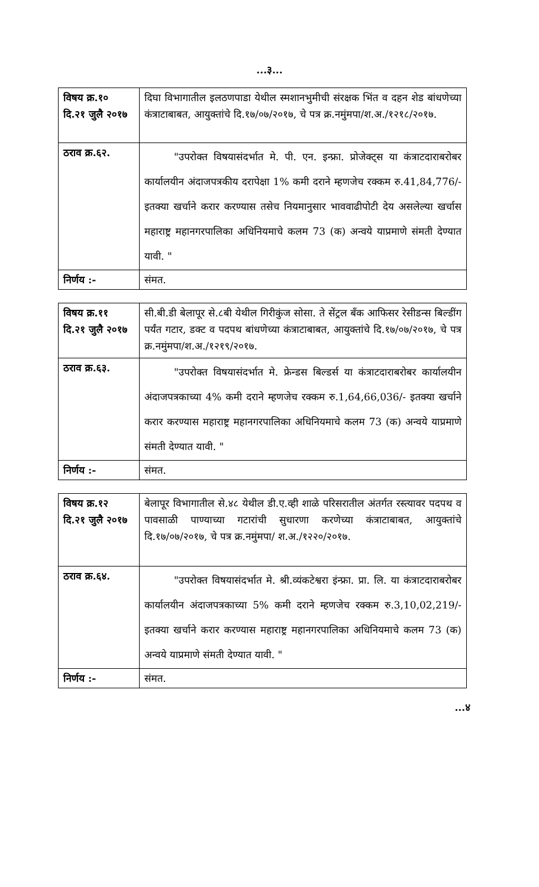...३...
| विषय क्र.१० दि.२१ जुलै २०१७ | दिघा विभागातील इलठणपाडा येथील स्मशानभुमीची संरक्षक भिंत व दहन शेड बांधणेच्या कंत्राटाबाबत, आयुक्तांचे दि.१७/०७/२०१७, चे पत्र क्र.नमुंमपा/श.अ./१२१८/२०१७. |
| ठराव क्र.६२. | "उपरोक्त विषयासंदर्भात मे. पी. एन. इन्फ्रा. प्रोजेक्ट्स या कंत्राटदाराबरोबर कार्यालयीन अंदाजपत्रकीय दरापेक्षा 1% कमी दराने म्हणजेच रक्कम रु.41,84,776/- इतक्या खर्चाने करार करण्यास तसेच नियमानुसार भाववाढीपोटी देय असलेल्या खर्चास महाराष्ट्र महानगरपालिका अधिनियमाचे कलम 73 (क) अन्वये याप्रमाणे संमती देण्यात यावी. " |
| निर्णय :- | संमत. |
| विषय क्र.११ दि.२१ जुलै २०१७ | सी.बी.डी बेलापूर से.८बी येथील गिरीकुंज सोसा. ते सेंट्रल बँक आफिसर रेसीडन्स बिल्डींग पर्यंत गटार, डक्ट व पदपथ बांधणेच्या कंत्राटाबाबत, आयुक्तांचे दि.१७/०७/२०१७, चे पत्र क्र.नमुंमपा/श.अ./१२१९/२०१७. |
| ठराव क्र.६३. | "उपरोक्त विषयासंदर्भात मे. फ्रेन्डस बिल्डर्स या कंत्राटदाराबरोबर कार्यालयीन अंदाजपत्रकाच्या 4% कमी दराने म्हणजेच रक्कम रु.1,64,66,036/- इतक्या खर्चाने करार करण्यास महाराष्ट्र महानगरपालिका अधिनियमाचे कलम 73 (क) अन्वये याप्रमाणे संमती देण्यात यावी. " |
| निर्णय :- | संमत. |
| विषय क्र.१२ दि.२१ जुलै २०१७ | बेलापूर विभागातील से.४८ येथील डी.ए.व्ही शाळे परिसरातील अंतर्गत रस्त्यावर पदपथ व पावसाळी पाण्याच्या गटारांची सुधारणा करणेच्या कंत्राटाबाबत, आयुक्तांचे दि.१७/०७/२०१७, चे पत्र क्र.नमुंमपा/ श.अ./१२२०/२०१७. |
| ठराव क्र.६४. | "उपरोक्त विषयासंदर्भात मे. श्री.व्यंकटेश्वरा इंन्फ्रा. प्रा. लि. या कंत्राटदाराबरोबर कार्यालयीन अंदाजपत्रकाच्या 5% कमी दराने म्हणजेच रक्कम रु.3,10,02,219/- इतक्या खर्चाने करार करण्यास महाराष्ट्र महानगरपालिका अधिनियमाचे कलम 73 (क) अन्वये याप्रमाणे संमती देण्यात यावी. " |
| निर्णय :- | संमत. |
...४